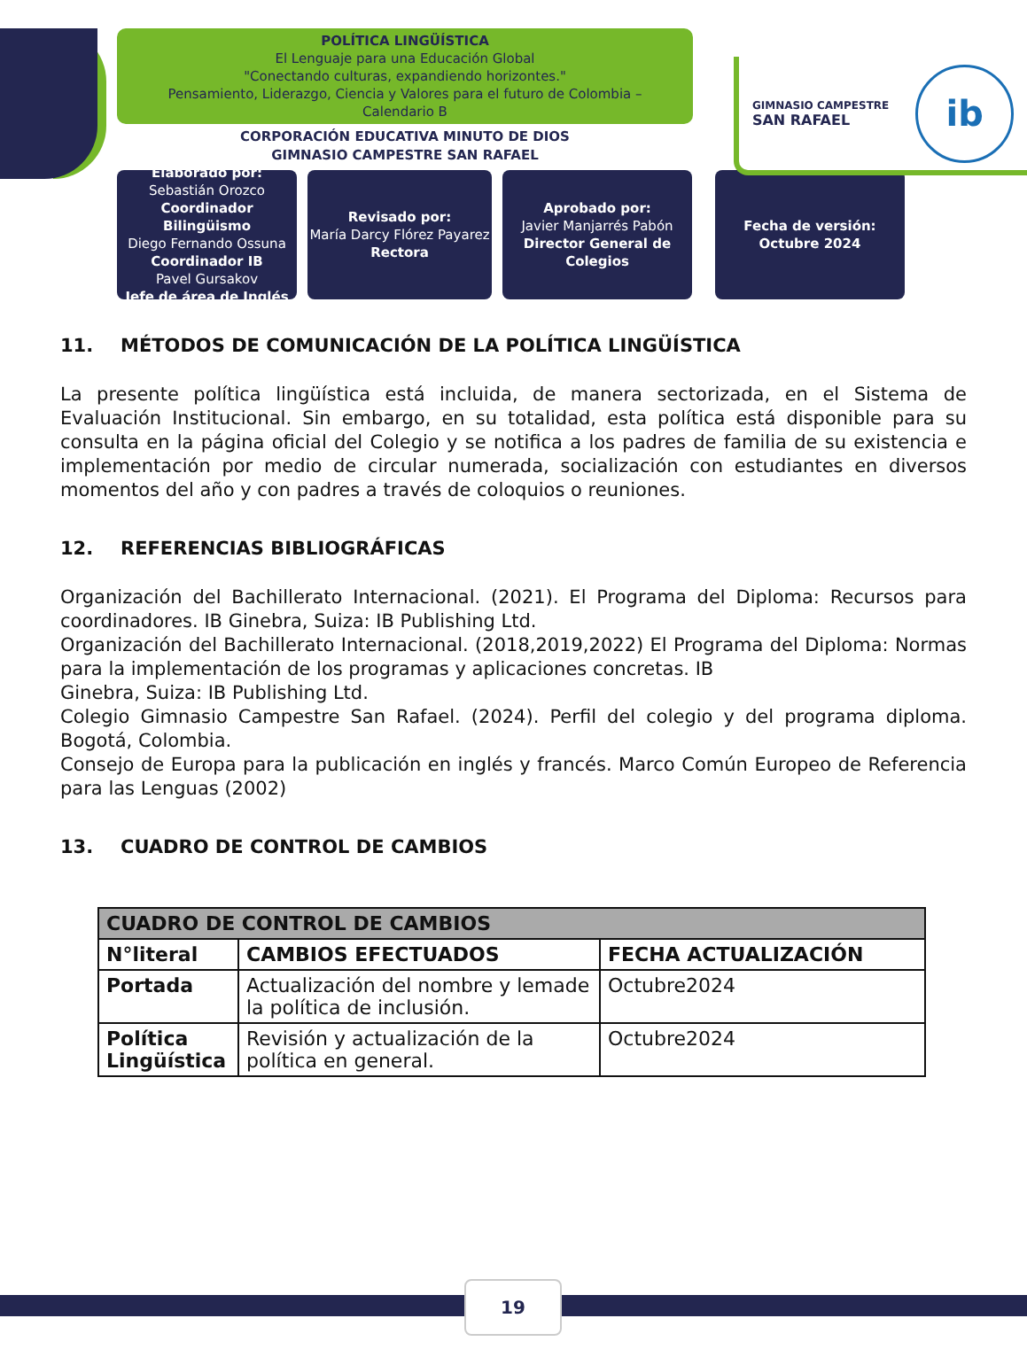POLÍTICA LINGÜÍSTICA
El Lenguaje para una Educación Global
"Conectando culturas, expandiendo horizontes."
Pensamiento, Liderazgo, Ciencia y Valores para el futuro de Colombia –
Calendario B
CORPORACIÓN EDUCATIVA MINUTO DE DIOS
GIMNASIO CAMPESTRE SAN RAFAEL
GIMNASIO CAMPESTRE
SAN RAFAEL
ib
Elaborado por:
Sebastián Orozco
Coordinador Bilingüismo
Diego Fernando Ossuna
Coordinador IB
Pavel Gursakov
Jefe de área de Inglés
Revisado por:
María Darcy Flórez Payarez
Rectora
Aprobado por:
Javier Manjarrés Pabón
Director General de Colegios
Fecha de versión:
Octubre 2024
11. MÉTODOS DE COMUNICACIÓN DE LA POLÍTICA LINGÜÍSTICA
La presente política lingüística está incluida, de manera sectorizada, en el Sistema de Evaluación Institucional. Sin embargo, en su totalidad, esta política está disponible para su consulta en la página oficial del Colegio y se notifica a los padres de familia de su existencia e implementación por medio de circular numerada, socialización con estudiantes en diversos momentos del año y con padres a través de coloquios o reuniones.
12. REFERENCIAS BIBLIOGRÁFICAS
Organización del Bachillerato Internacional. (2021). El Programa del Diploma: Recursos para coordinadores. IB Ginebra, Suiza: IB Publishing Ltd.
Organización del Bachillerato Internacional. (2018,2019,2022) El Programa del Diploma: Normas para la implementación de los programas y aplicaciones concretas. IB
Ginebra, Suiza: IB Publishing Ltd.
Colegio Gimnasio Campestre San Rafael. (2024). Perfil del colegio y del programa diploma. Bogotá, Colombia.
Consejo de Europa para la publicación en inglés y francés. Marco Común Europeo de Referencia para las Lenguas (2002)
13. CUADRO DE CONTROL DE CAMBIOS
| CUADRO DE CONTROL DE CAMBIOS | | |
| --- | --- | --- |
| N°literal | CAMBIOS EFECTUADOS | FECHA ACTUALIZACIÓN |
| Portada | Actualización del nombre y lemade la política de inclusión. | Octubre2024 |
| Política Lingüística | Revisión y actualización de la política en general. | Octubre2024 |
19